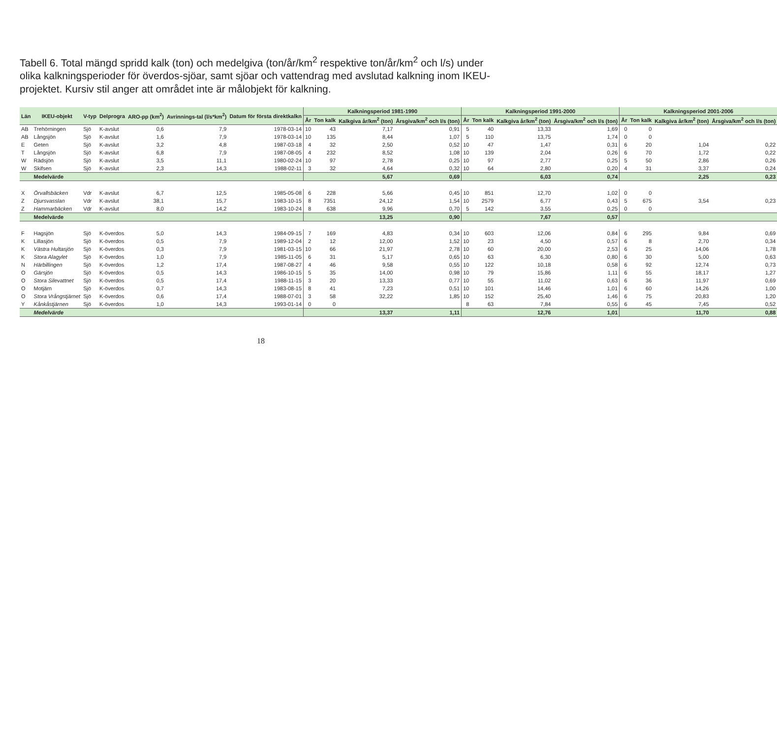Tabell 6. Total mängd spridd kalk (ton) och medelgiva (ton/år/km<sup>2</sup> respektive ton/år/km<sup>2</sup> och l/s) under olika kalkningsperioder för överdos-sjöar, samt sjöar och vattendrag med avslutad kalkning inom IKEU-projektet. Kursiv stil anger att området inte är målobjekt för kalkning.
| Län | IKEU-objekt | V-typ | Delprogra | ARO-pp (km<sup>2</sup>) | Avrinnings-tal (l/s*km<sup>2</sup>) | Datum för första direktkalkn | Kalkningsperiod 1981-1990 | | | | Kalkningsperiod 1991-2000 | | | | Kalkningsperiod 2001-2006 | | | |
| --- | --- | --- | --- | --- | --- | --- | --- | --- | --- | --- | --- | --- | --- | --- | --- | --- | --- | --- |
| | | | | | | | År | Ton kalk | Kalkgiva år/km<sup>2</sup> (ton) | Årsgiva/km<sup>2</sup> och l/s (ton) | År | Ton kalk | Kalkgiva år/km<sup>2</sup> (ton) | Årsgiva/km<sup>2</sup> och l/s (ton) | År | Ton kalk | Kalkgiva år/km<sup>2</sup> (ton) | Årsgiva/km<sup>2</sup> och l/s (ton) |
| AB | Trehörningen | Sjö | K-avslut | 0,6 | 7,9 | 1978-03-14 | 10 | 43 | 7,17 | 0,91 | 5 | 40 | 13,33 | 1,69 | 0 | 0 | | |
| AB | Långsjön | Sjö | K-avslut | 1,6 | 7,9 | 1978-03-14 | 10 | 135 | 8,44 | 1,07 | 5 | 110 | 13,75 | 1,74 | 0 | 0 | | |
| E | Geten | Sjö | K-avslut | 3,2 | 4,8 | 1987-03-18 | 4 | 32 | 2,50 | 0,52 | 10 | 47 | 1,47 | 0,31 | 6 | 20 | 1,04 | 0,22 |
| T | Långsjön | Sjö | K-avslut | 6,8 | 7,9 | 1987-08-05 | 4 | 232 | 8,52 | 1,08 | 10 | 139 | 2,04 | 0,26 | 6 | 70 | 1,72 | 0,22 |
| W | Rädsjön | Sjö | K-avslut | 3,5 | 11,1 | 1980-02-24 | 10 | 97 | 2,78 | 0,25 | 10 | 97 | 2,77 | 0,25 | 5 | 50 | 2,86 | 0,26 |
| W | Skifsen | Sjö | K-avslut | 2,3 | 14,3 | 1988-02-11 | 3 | 32 | 4,64 | 0,32 | 10 | 64 | 2,80 | 0,20 | 4 | 31 | 3,37 | 0,24 |
| | Medelvärde | | | | | | | | 5,67 | 0,69 | | | 6,03 | 0,74 | | | 2,25 | 0,23 |
| X | Örvallsbäcken | Vdr | K-avslut | 6,7 | 12,5 | 1985-05-08 | 6 | 228 | 5,66 | 0,45 | 10 | 851 | 12,70 | 1,02 | 0 | 0 | | |
| Z | Djursvasslan | Vdr | K-avslut | 38,1 | 15,7 | 1983-10-15 | 8 | 7351 | 24,12 | 1,54 | 10 | 2579 | 6,77 | 0,43 | 5 | 675 | 3,54 | 0,23 |
| Z | Hammarbäcken | Vdr | K-avslut | 8,0 | 14,2 | 1983-10-24 | 8 | 638 | 9,96 | 0,70 | 5 | 142 | 3,55 | 0,25 | 0 | 0 | | |
| | Medelvärde | | | | | | | | 13,25 | 0,90 | | | 7,67 | 0,57 | | | | |
| F | Hagsjön | Sjö | K-överdos | 5,0 | 14,3 | 1984-09-15 | 7 | 169 | 4,83 | 0,34 | 10 | 603 | 12,06 | 0,84 | 6 | 295 | 9,84 | 0,69 |
| K | Lillasjön | Sjö | K-överdos | 0,5 | 7,9 | 1989-12-04 | 2 | 12 | 12,00 | 1,52 | 10 | 23 | 4,50 | 0,57 | 6 | 8 | 2,70 | 0,34 |
| K | Västra Hultasjön | Sjö | K-överdos | 0,3 | 7,9 | 1981-03-15 | 10 | 66 | 21,97 | 2,78 | 10 | 60 | 20,00 | 2,53 | 6 | 25 | 14,06 | 1,78 |
| K | Stora Alagylet | Sjö | K-överdos | 1,0 | 7,9 | 1985-11-05 | 6 | 31 | 5,17 | 0,65 | 10 | 63 | 6,30 | 0,80 | 6 | 30 | 5,00 | 0,63 |
| N | Härbillingen | Sjö | K-överdos | 1,2 | 17,4 | 1987-08-27 | 4 | 46 | 9,58 | 0,55 | 10 | 122 | 10,18 | 0,58 | 6 | 92 | 12,74 | 0,73 |
| O | Gärsjön | Sjö | K-överdos | 0,5 | 14,3 | 1986-10-15 | 5 | 35 | 14,00 | 0,98 | 10 | 79 | 15,86 | 1,11 | 6 | 55 | 18,17 | 1,27 |
| O | Stora Silevattnet | Sjö | K-överdos | 0,5 | 17,4 | 1988-11-15 | 3 | 20 | 13,33 | 0,77 | 10 | 55 | 11,02 | 0,63 | 6 | 36 | 11,97 | 0,69 |
| O | Motjärn | Sjö | K-överdos | 0,7 | 14,3 | 1983-08-15 | 8 | 41 | 7,23 | 0,51 | 10 | 101 | 14,46 | 1,01 | 6 | 60 | 14,26 | 1,00 |
| O | Stora Vrångstjärnet | Sjö | K-överdos | 0,6 | 17,4 | 1988-07-01 | 3 | 58 | 32,22 | 1,85 | 10 | 152 | 25,40 | 1,46 | 6 | 75 | 20,83 | 1,20 |
| Y | Kånkåstjärnen | Sjö | K-överdos | 1,0 | 14,3 | 1993-01-14 | 0 | 0 | | | 8 | 63 | 7,84 | 0,55 | 6 | 45 | 7,45 | 0,52 |
| | Medelvärde | | | | | | | | 13,37 | 1,11 | | | 12,76 | 1,01 | | | 11,70 | 0,88 |
18